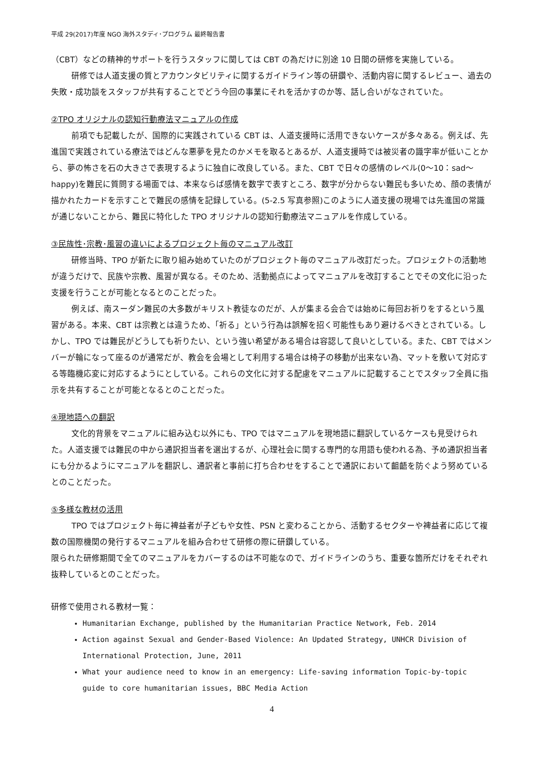平成 29(2017)年度 NGO 海外スタディ･プログラム 最終報告書
（CBT）などの精神的サポートを行うスタッフに関しては CBT の為だけに別途 10 日間の研修を実施している。
研修では人道支援の質とアカウンタビリティに関するガイドライン等の研鑽や、活動内容に関するレビュー、過去の失敗・成功談をスタッフが共有することでどう今回の事業にそれを活かすのか等、話し合いがなされていた。
②TPO オリジナルの認知行動療法マニュアルの作成
前項でも記載したが、国際的に実践されている CBT は、人道支援時に活用できないケースが多々ある。例えば、先進国で実践されている療法ではどんな悪夢を見たのかメモを取るとあるが、人道支援時では被災者の識字率が低いことから、夢の怖さを石の大きさで表現するように独自に改良している。また、CBT で日々の感情のレベル(0〜10：sad〜happy)を難民に質問する場面では、本来ならば感情を数字で表すところ、数字が分からない難民も多いため、顔の表情が描かれたカードを示すことで難民の感情を記録している。(5-2.5 写真参照)このように人道支援の現場では先進国の常識が通じないことから、難民に特化した TPO オリジナルの認知行動療法マニュアルを作成している。
③民族性･宗教･風習の違いによるプロジェクト毎のマニュアル改訂
研修当時、TPO が新たに取り組み始めていたのがプロジェクト毎のマニュアル改訂だった。プロジェクトの活動地が違うだけで、民族や宗教、風習が異なる。そのため、活動拠点によってマニュアルを改訂することでその文化に沿った支援を行うことが可能となるとのことだった。
例えば、南スーダン難民の大多数がキリスト教徒なのだが、人が集まる会合では始めに毎回お祈りをするという風習がある。本来、CBT は宗教とは違うため、「祈る」という行為は誤解を招く可能性もあり避けるべきとされている。しかし、TPO では難民がどうしても祈りたい、という強い希望がある場合は容認して良いとしている。また、CBT ではメンバーが輪になって座るのが通常だが、教会を会場として利用する場合は椅子の移動が出来ない為、マットを敷いて対応する等臨機応変に対応するようにとしている。これらの文化に対する配慮をマニュアルに記載することでスタッフ全員に指示を共有することが可能となるとのことだった。
④現地語への翻訳
文化的背景をマニュアルに組み込む以外にも、TPO ではマニュアルを現地語に翻訳しているケースも見受けられた。人道支援では難民の中から通訳担当者を選出するが、心理社会に関する専門的な用語も使われる為、予め通訳担当者にも分かるようにマニュアルを翻訳し、通訳者と事前に打ち合わせをすることで通訳において齟齬を防ぐよう努めているとのことだった。
⑤多様な教材の活用
TPO ではプロジェクト毎に裨益者が子どもや女性、PSN と変わることから、活動するセクターや裨益者に応じて複数の国際機関の発行するマニュアルを組み合わせて研修の際に研鑽している。
限られた研修期間で全てのマニュアルをカバーするのは不可能なので、ガイドラインのうち、重要な箇所だけをそれぞれ抜粋しているとのことだった。
研修で使用される教材一覧：
Humanitarian Exchange, published by the Humanitarian Practice Network, Feb. 2014
Action against Sexual and Gender-Based Violence: An Updated Strategy, UNHCR Division of International Protection, June, 2011
What your audience need to know in an emergency: Life-saving information Topic-by-topic guide to core humanitarian issues, BBC Media Action
4